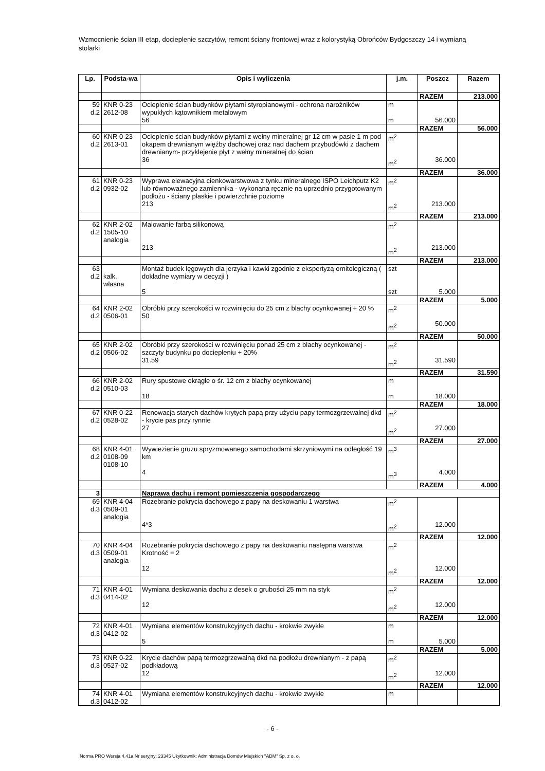Wzmocnienie ścian III etap, docieplenie szczytów, remont ściany frontowej wraz z kolorystyką Obrońców Bydgoszczy 14 i wymianą stolarki
| Lp. | Podsta-wa | Opis i wyliczenia | j.m. | Poszcz | Razem |
| --- | --- | --- | --- | --- | --- |
| | | | | RAZEM | 213.000 |
| 59 d.2 | KNR 0-23 2612-08 | Ocieplenie ścian budynków płytami styropianowymi - ochrona narożników wypukłych kątownikiem metalowym 56 | m m | 56.000 | |
| | | | | RAZEM | 56.000 |
| 60 d.2 | KNR 0-23 2613-01 | Ocieplenie ścian budynków płytami z wełny mineralnej gr 12 cm w pasie 1 m pod okapem drewnianym więźby dachowej oraz nad dachem przybudówki z dachem drewnianym- przyklejenie płyt z wełny mineralnej do ścian 36 | m<sup>2</sup> m<sup>2</sup> | 36.000 | |
| | | | | RAZEM | 36.000 |
| 61 d.2 | KNR 0-23 0932-02 | Wyprawa elewacyjna cienkowarstwowa z tynku mineralnego ISPO Leichputz K2 lub równoważnego zamiennika - wykonana ręcznie na uprzednio przygotowanym podłożu - ściany płaskie i powierzchnie poziome 213 | m<sup>2</sup> m<sup>2</sup> | 213.000 | |
| | | | | RAZEM | 213.000 |
| 62 d.2 | KNR 2-02 1505-10 analogia | Malowanie farbą silikonową 213 | m<sup>2</sup> m<sup>2</sup> | 213.000 | |
| | | | | RAZEM | 213.000 |
| 63 d.2 | kalk. własna | Montaż budek lęgowych dla jerzyka i kawki zgodnie z ekspertyzą ornitologiczną ( dokładne wymiary w decyzji ) 5 | szt szt | 5.000 | |
| | | | | RAZEM | 5.000 |
| 64 d.2 | KNR 2-02 0506-01 | Obróbki przy szerokości w rozwinięciu do 25 cm z blachy ocynkowanej + 20 % 50 | m<sup>2</sup> m<sup>2</sup> | 50.000 | |
| | | | | RAZEM | 50.000 |
| 65 d.2 | KNR 2-02 0506-02 | Obróbki przy szerokości w rozwinięciu ponad 25 cm z blachy ocynkowanej - szczyty budynku po dociepleniu + 20% 31.59 | m<sup>2</sup> m<sup>2</sup> | 31.590 | |
| | | | | RAZEM | 31.590 |
| 66 d.2 | KNR 2-02 0510-03 | Rury spustowe okrągłe o śr. 12 cm z blachy ocynkowanej 18 | m m | 18.000 | |
| | | | | RAZEM | 18.000 |
| 67 d.2 | KNR 0-22 0528-02 | Renowacja starych dachów krytych papą przy użyciu papy termozgrzewalnej dkd - krycie pas przy rynnie 27 | m<sup>2</sup> m<sup>2</sup> | 27.000 | |
| | | | | RAZEM | 27.000 |
| 68 d.2 | KNR 4-01 0108-09 0108-10 | Wywiezienie gruzu spryzmowanego samochodami skrzyniowymi na odległość 19 km 4 | m<sup>3</sup> m<sup>3</sup> | 4.000 | |
| | | | | RAZEM | 4.000 |
| 3 | | Naprawa dachu i remont pomieszczenia gospodarczego | | | |
| 69 d.3 | KNR 4-04 0509-01 analogia | Rozebranie pokrycia dachowego z papy na deskowaniu 1 warstwa 4*3 | m<sup>2</sup> m<sup>2</sup> | 12.000 | |
| | | | | RAZEM | 12.000 |
| 70 d.3 | KNR 4-04 0509-01 analogia | Rozebranie pokrycia dachowego z papy na deskowaniu następna warstwa Krotność = 2 12 | m<sup>2</sup> m<sup>2</sup> | 12.000 | |
| | | | | RAZEM | 12.000 |
| 71 d.3 | KNR 4-01 0414-02 | Wymiana deskowania dachu z desek o grubości 25 mm na styk 12 | m<sup>2</sup> m<sup>2</sup> | 12.000 | |
| | | | | RAZEM | 12.000 |
| 72 d.3 | KNR 4-01 0412-02 | Wymiana elementów konstrukcyjnych dachu - krokwie zwykłe 5 | m m | 5.000 | |
| | | | | RAZEM | 5.000 |
| 73 d.3 | KNR 0-22 0527-02 | Krycie dachów papą termozgrzewalną dkd na podłożu drewnianym - z papą podkładową 12 | m<sup>2</sup> m<sup>2</sup> | 12.000 | |
| | | | | RAZEM | 12.000 |
| 74 d.3 | KNR 4-01 0412-02 | Wymiana elementów konstrukcyjnych dachu - krokwie zwykłe | m | | |
- 6 -
Norma PRO Wersja 4.41a Nr seryjny: 23345 Użytkownik: Administracja Domów Miejskich "ADM" Sp. z o. o.